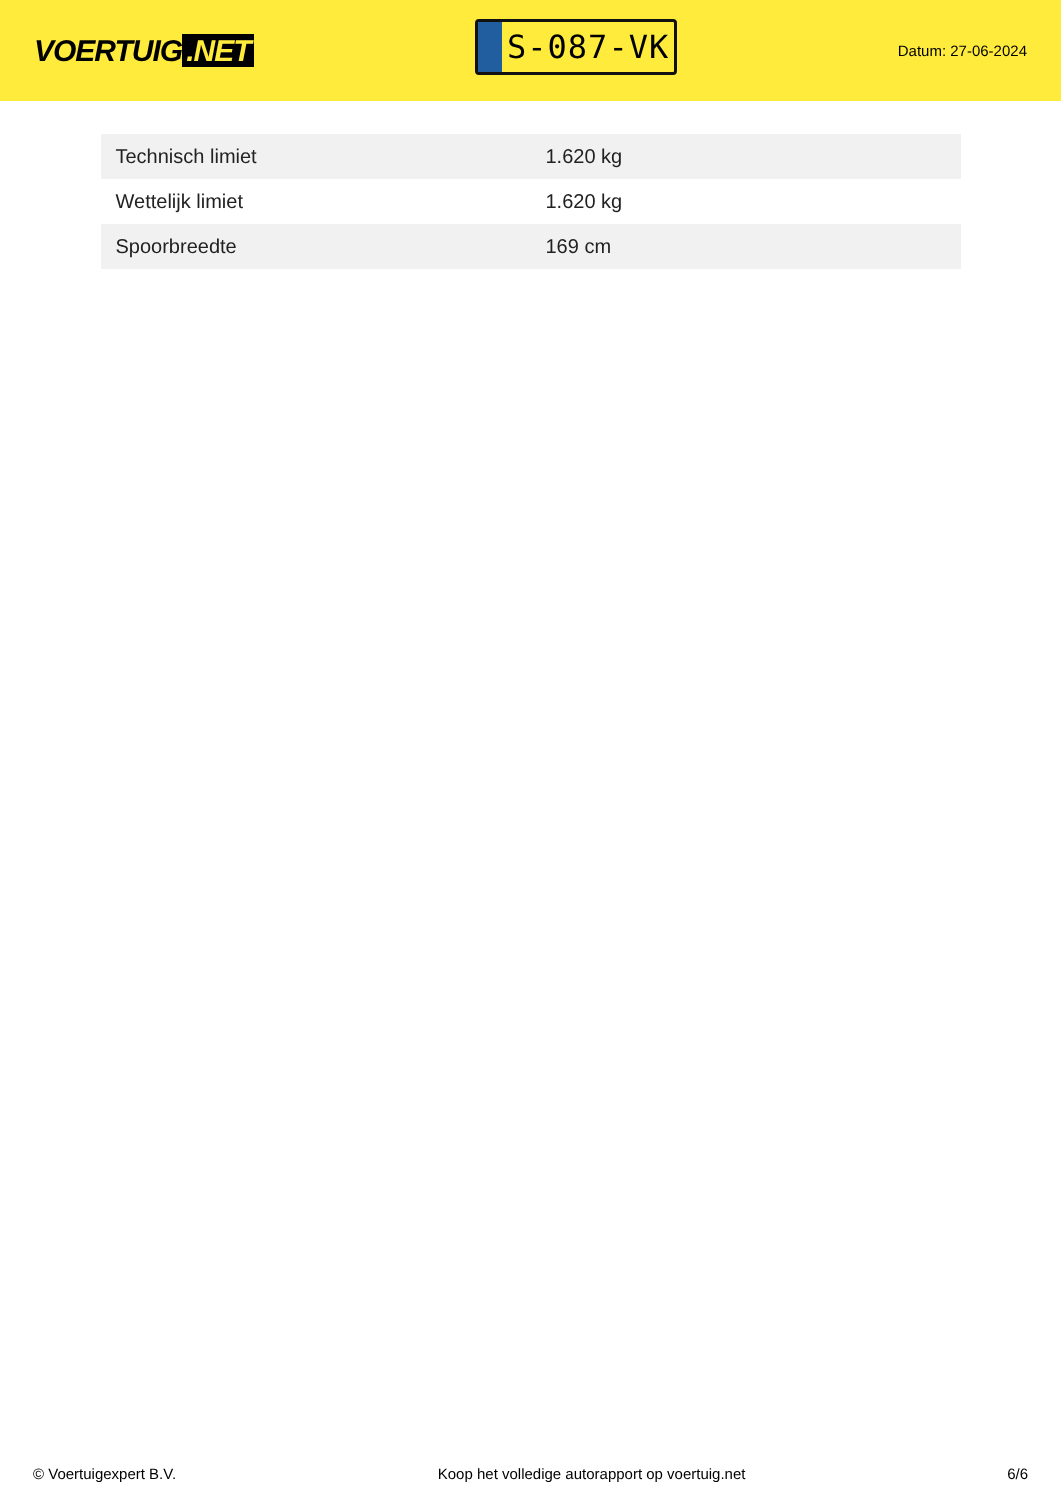VOERTUIG.NET
S-087-VK
Datum: 27-06-2024
| Technisch limiet | 1.620 kg |
| Wettelijk limiet | 1.620 kg |
| Spoorbreedte | 169 cm |
© Voertuigexpert B.V. Koop het volledige autorapport op voertuig.net 6/6